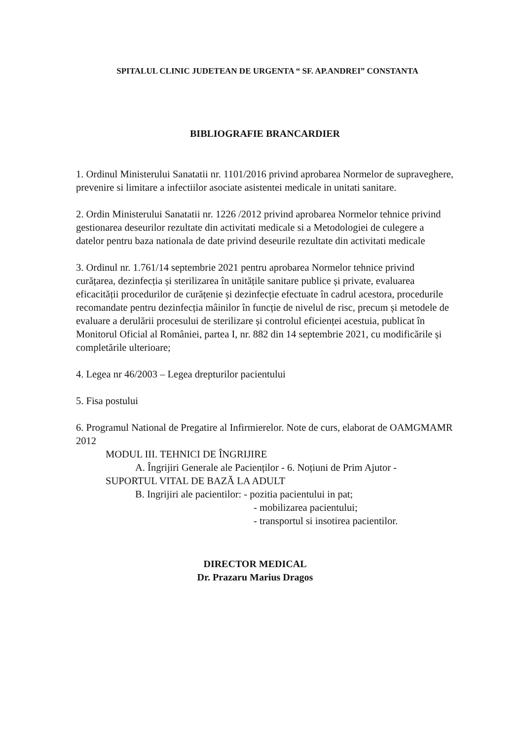SPITALUL CLINIC JUDETEAN DE URGENTA “ SF. AP.ANDREI” CONSTANTA
BIBLIOGRAFIE BRANCARDIER
1. Ordinul Ministerului Sanatatii nr. 1101/2016 privind aprobarea Normelor de supraveghere, prevenire si limitare a infectiilor asociate asistentei medicale in unitati sanitare.
2. Ordin Ministerului Sanatatii nr. 1226 /2012 privind aprobarea Normelor tehnice privind gestionarea deseurilor rezultate din activitati medicale si a Metodologiei de culegere a datelor pentru baza nationala de date privind deseurile rezultate din activitati medicale
3. Ordinul nr. 1.761/14 septembrie 2021 pentru aprobarea Normelor tehnice privind curățarea, dezinfecția și sterilizarea în unitățile sanitare publice și private, evaluarea eficacității procedurilor de curățenie și dezinfecție efectuate în cadrul acestora, procedurile recomandate pentru dezinfecția mâinilor în funcție de nivelul de risc, precum și metodele de evaluare a derulării procesului de sterilizare și controlul eficienței acestuia, publicat în Monitorul Oficial al României, partea I, nr. 882 din 14 septembrie 2021, cu modificările și completările ulterioare;
4. Legea nr 46/2003 – Legea drepturilor pacientului
5. Fisa postului
6. Programul National de Pregatire al Infirmierelor. Note de curs, elaborat de OAMGMAMR 2012
MODUL III. TEHNICI DE ÎNGRIJIRE
A. Îngrijiri Generale ale Pacienților - 6. Noțiuni de Prim Ajutor -
SUPORTUL VITAL DE BAZĂ LA ADULT
B. Ingrijiri ale pacientilor: - pozitia pacientului in pat;
- mobilizarea pacientului;
- transportul si insotirea pacientilor.
DIRECTOR MEDICAL
Dr. Prazaru Marius Dragos